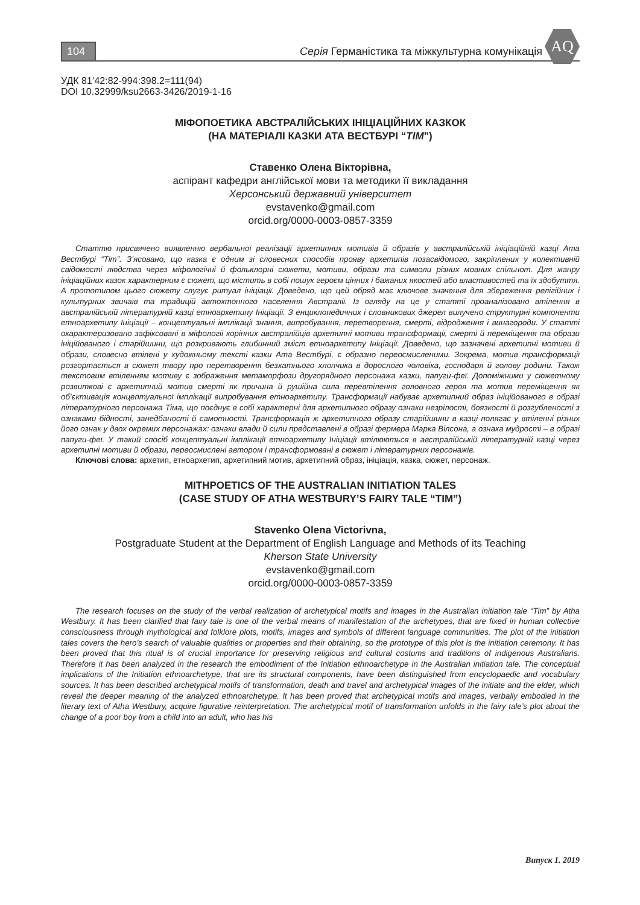104
Серія Германістика та міжкультурна комунікація
AQ
УДК 81’42:82-994:398.2=111(94)
DOI 10.32999/ksu2663-3426/2019-1-16
МІФОПОЕТИКА АВСТРАЛІЙСЬКИХ ІНІЦІАЦІЙНИХ КАЗКОК
(НА МАТЕРІАЛІ КАЗКИ АТА ВЕСТБУРІ “TIM”)
Ставенко Олена Вікторівна,
аспірант кафедри англійської мови та методики її викладання
Херсонський державний університет
evstavenko@gmail.com
orcid.org/0000-0003-0857-3359
Статтю присвячено виявленню вербальної реалізації архетипних мотивів й образів у австралійській ініціаційній казці Ата Вестбурі “Tim”. З’ясовано, що казка є одним зі словесних способів прояву архетипів позасвідомого, закріплених у колективній свідомості людства через міфологічні й фольклорні сюжети, мотиви, образи та символи різних мовних спільнот. Для жанру ініціаційних казок характерним є сюжет, що містить в собі пошук героєм цінних і бажаних якостей або властивостей та їх здобуття. А прототипом цього сюжету слугує ритуал ініціації. Доведено, що цей обряд має ключове значення для збереження релігійних і культурних звичаїв та традицій автохтонного населення Австралії. Із огляду на це у статті проаналізовано втілення в австралійській літературній казці етноархетипу Ініціації. З енциклопедичних і словникових джерел вилучено структурні компоненти етноархетипу Ініціації – концептуальні імплікації знання, випробування, перетворення, смерті, відродження і винагороди. У статті охарактеризовано зафіксовані в міфології корінних австралійців архетипні мотиви трансформації, смерті й переміщення та образи ініційованого і старійшини, що розкривають глибинний зміст етноархетипу Ініціації. Доведено, що зазначені архетипні мотиви й образи, словесно втілені у художньому тексті казки Ата Вестбурі, є образно переосмисленими. Зокрема, мотив трансформації розгортається в сюжет твору про перетворення безхатнього хлопчика в дорослого чоловіка, господаря й голову родини. Також текстовим втіленням мотиву є зображення метаморфози другорядного персонажа казки, папуги-феї. Допоміжними у сюжетному розвиткові є архетипний мотив смерті як причина й рушійна сила перевтілення головного героя та мотив переміщення як об’єктивація концептуальної імплікації випробування етноархетипу. Трансформації набуває архетипний образ ініційованого в образі літературного персонажа Тіма, що поєднує в собі характерні для архетипного образу ознаки незрілості, боязкості й розгубленості з ознаками бідності, занедбаності й самотності. Трансформація ж архетипного образу старійшини в казці полягає у втіленні різних його ознак у двох окремих персонажах: ознаки влади й сили представлені в образі фермера Марка Вілсона, а ознака мудрості – в образі папуги-феї. У такий спосіб концептуальні імплікації етноархетипу Ініціації втілюються в австралійській літературній казці через архетипні мотиви й образи, переосмислені автором і трансформовані в сюжет і літературних персонажів.
Ключові слова: архетип, етноархетип, архетипний мотив, архетипний образ, ініціація, казка, сюжет, персонаж.
MITHPOETICS OF THE AUSTRALIAN INITIATION TALES
(CASE STUDY OF ATHA WESTBURY’S FAIRY TALE “TIM”)
Stavenko Olena Victorivna,
Postgraduate Student at the Department of English Language and Methods of its Teaching
Kherson State University
evstavenko@gmail.com
orcid.org/0000-0003-0857-3359
The research focuses on the study of the verbal realization of archetypical motifs and images in the Australian initiation tale “Tim” by Atha Westbury. It has been clarified that fairy tale is one of the verbal means of manifestation of the archetypes, that are fixed in human collective consciousness through mythological and folklore plots, motifs, images and symbols of different language communities. The plot of the initiation tales covers the hero’s search of valuable qualities or properties and their obtaining, so the prototype of this plot is the initiation ceremony. It has been proved that this ritual is of crucial importance for preserving religious and cultural costums and traditions of indigenous Australians. Therefore it has been analyzed in the research the embodiment of the Initiation ethnoarchetype in the Australian initiation tale. The conceptual implications of the Initiation ethnoarchetype, that are its structural components, have been distinguished from encyclopaedic and vocabulary sources. It has been described archetypical motifs of transformation, death and travel and archetypical images of the initiate and the elder, which reveal the deeper meaning of the analyzed ethnoarchetype. It has been proved that archetypical motifs and images, verbally embodied in the literary text of Atha Westbury, acquire figurative reinterpretation. The archetypical motif of transformation unfolds in the fairy tale’s plot about the change of a poor boy from a child into an adult, who has his
Випуск 1. 2019